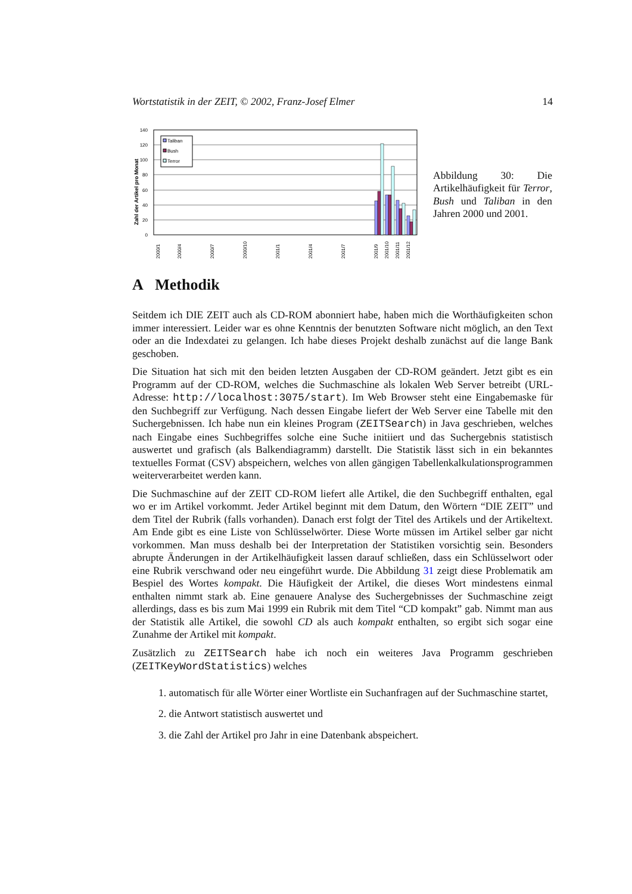Wortstatistik in der ZEIT, © 2002, Franz-Josef Elmer 14
Zahl der Artikel pro Monat
140
120
100
80
60
40
20
0
Taliban
Bush
Terror
2000/1
2000/4
2000/7
2000/10
2001/1
2001/4
2001/7
2001/9
2001/10
2001/11
2001/12
Abbildung 30: Die Artikelhäufigkeit für Terror, Bush und Taliban in den Jahren 2000 und 2001.
A Methodik
Seitdem ich DIE ZEIT auch als CD-ROM abonniert habe, haben mich die Worthäufigkeiten schon immer interessiert. Leider war es ohne Kenntnis der benutzten Software nicht möglich, an den Text oder an die Indexdatei zu gelangen. Ich habe dieses Projekt deshalb zunächst auf die lange Bank geschoben.
Die Situation hat sich mit den beiden letzten Ausgaben der CD-ROM geändert. Jetzt gibt es ein Programm auf der CD-ROM, welches die Suchmaschine als lokalen Web Server betreibt (URL-Adresse: http://localhost:3075/start). Im Web Browser steht eine Eingabemaske für den Suchbegriff zur Verfügung. Nach dessen Eingabe liefert der Web Server eine Tabelle mit den Suchergebnissen. Ich habe nun ein kleines Program (ZEITSearch) in Java geschrieben, welches nach Eingabe eines Suchbegriffes solche eine Suche initiiert und das Suchergebnis statistisch auswertet und grafisch (als Balkendiagramm) darstellt. Die Statistik lässt sich in ein bekanntes textuelles Format (CSV) abspeichern, welches von allen gängigen Tabellenkalkulationsprogrammen weiterverarbeitet werden kann.
Die Suchmaschine auf der ZEIT CD-ROM liefert alle Artikel, die den Suchbegriff enthalten, egal wo er im Artikel vorkommt. Jeder Artikel beginnt mit dem Datum, den Wörtern “DIE ZEIT” und dem Titel der Rubrik (falls vorhanden). Danach erst folgt der Titel des Artikels und der Artikeltext. Am Ende gibt es eine Liste von Schlüsselwörter. Diese Worte müssen im Artikel selber gar nicht vorkommen. Man muss deshalb bei der Interpretation der Statistiken vorsichtig sein. Besonders abrupte Änderungen in der Artikelhäufigkeit lassen darauf schließen, dass ein Schlüsselwort oder eine Rubrik verschwand oder neu eingeführt wurde. Die Abbildung 31 zeigt diese Problematik am Bespiel des Wortes kompakt. Die Häufigkeit der Artikel, die dieses Wort mindestens einmal enthalten nimmt stark ab. Eine genauere Analyse des Suchergebnisses der Suchmaschine zeigt allerdings, dass es bis zum Mai 1999 ein Rubrik mit dem Titel “CD kompakt” gab. Nimmt man aus der Statistik alle Artikel, die sowohl CD als auch kompakt enthalten, so ergibt sich sogar eine Zunahme der Artikel mit kompakt.
Zusätzlich zu ZEITSearch habe ich noch ein weiteres Java Programm geschrieben (ZEITKeyWordStatistics) welches
1. automatisch für alle Wörter einer Wortliste ein Suchanfragen auf der Suchmaschine startet,
2. die Antwort statistisch auswertet und
3. die Zahl der Artikel pro Jahr in eine Datenbank abspeichert.